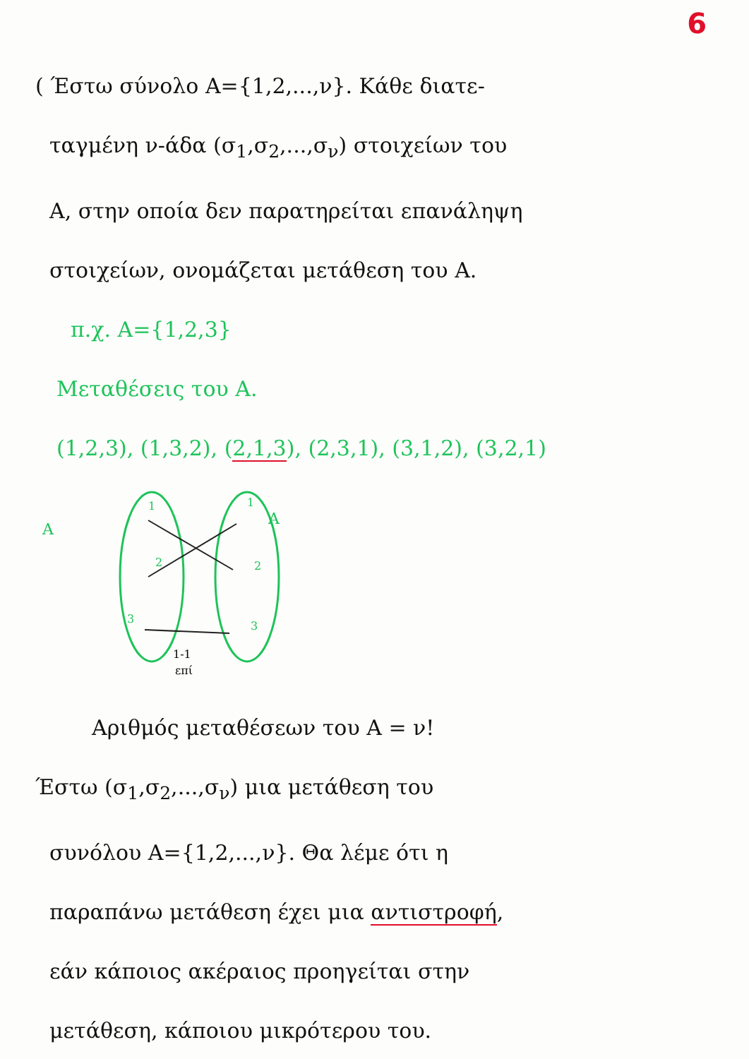6
( Έστω σύνολο A={1,2,...,ν}. Κάθε διατε-
ταγμένη ν-άδα (σ<sub>1</sub>,σ<sub>2</sub>,...,σ<sub>ν</sub>) στοιχείων του
A, στην οποία δεν παρατηρείται επανάληψη
στοιχείων, ονομάζεται μετάθεση του A.
π.χ. A={1,2,3}
Μεταθέσεις του A.
(1,2,3), (1,3,2), (2,1,3), (2,3,1), (3,1,2), (3,2,1)
A
A
1
2
3
1
2
3
1-1
επί
Αριθμός μεταθέσεων του A = ν!
Έστω (σ<sub>1</sub>,σ<sub>2</sub>,...,σ<sub>ν</sub>) μια μετάθεση του
συνόλου A={1,2,...,ν}. Θα λέμε ότι η
παραπάνω μετάθεση έχει μια αντιστροφή,
εάν κάποιος ακέραιος προηγείται στην
μετάθεση, κάποιου μικρότερου του.